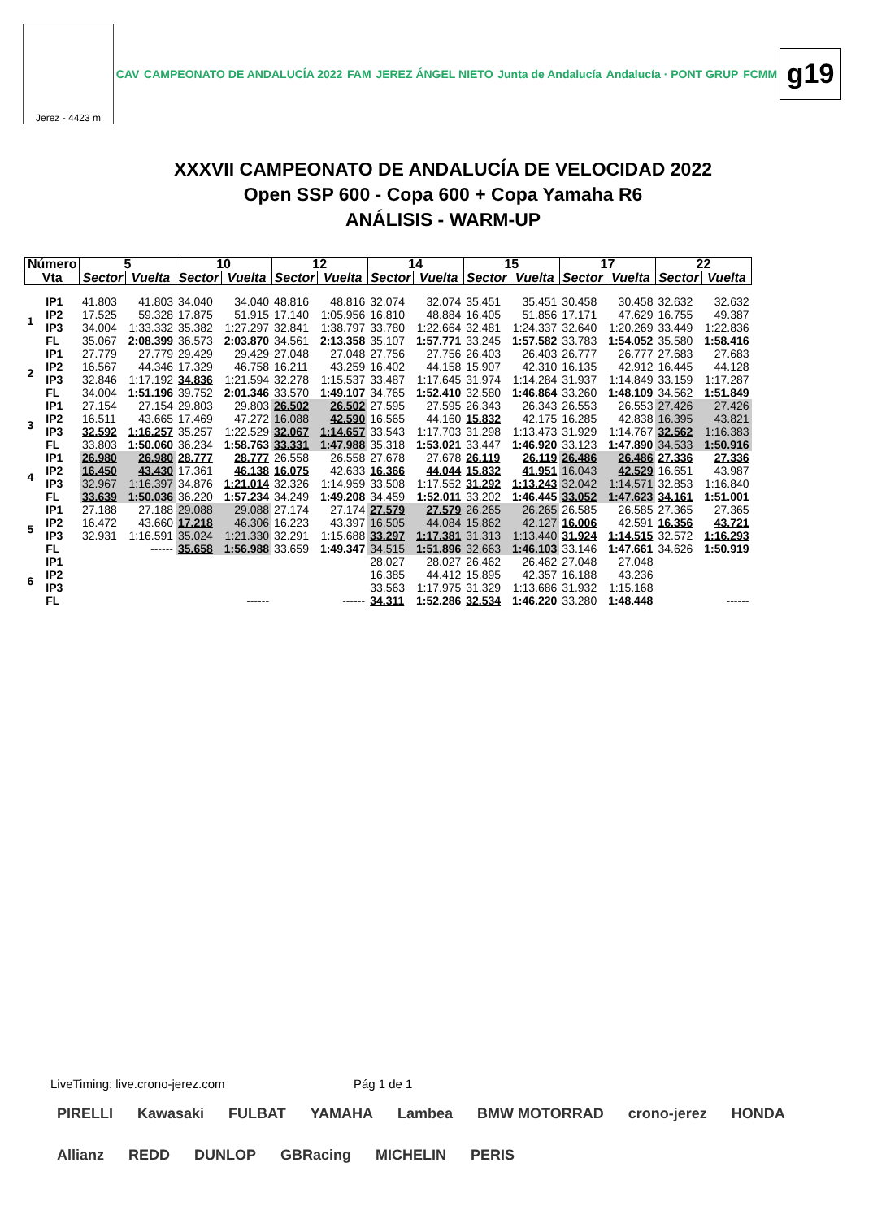Jerez - 4423 m
CAV CAMPEONATO DE ANDALUCÍA 2022 FAM JEREZ ÁNGEL NIETO Junta de Andalucía Andalucía · PONT GRUP FCMM
g19
XXXVII CAMPEONATO DE ANDALUCÍA DE VELOCIDAD 2022
Open SSP 600 - Copa 600 + Copa Yamaha R6
ANÁLISIS - WARM-UP
| Número | | 5 | | 10 | | 12 | | 14 | | 15 | | 17 | | 22 | |
| --- | --- | --- | --- | --- | --- | --- | --- | --- | --- | --- | --- | --- | --- | --- | --- |
| Vta | | Sector | Vuelta | Sector | Vuelta | Sector | Vuelta | Sector | Vuelta | Sector | Vuelta | Sector | Vuelta | Sector | Vuelta |
| 1 | IP1 | 41.803 | 41.803 | 34.040 | 34.040 | 48.816 | 48.816 | 32.074 | 32.074 | 35.451 | 35.451 | 30.458 | 30.458 | 32.632 | 32.632 |
| | IP2 | 17.525 | 59.328 | 17.875 | 51.915 | 17.140 | 1:05.956 | 16.810 | 48.884 | 16.405 | 51.856 | 17.171 | 47.629 | 16.755 | 49.387 |
| | IP3 | 34.004 | 1:33.332 | 35.382 | 1:27.297 | 32.841 | 1:38.797 | 33.780 | 1:22.664 | 32.481 | 1:24.337 | 32.640 | 1:20.269 | 33.449 | 1:22.836 |
| | FL | 35.067 | 2:08.399 | 36.573 | 2:03.870 | 34.561 | 2:13.358 | 35.107 | 1:57.771 | 33.245 | 1:57.582 | 33.783 | 1:54.052 | 35.580 | 1:58.416 |
| 2 | IP1 | 27.779 | 27.779 | 29.429 | 29.429 | 27.048 | 27.048 | 27.756 | 27.756 | 26.403 | 26.403 | 26.777 | 26.777 | 27.683 | 27.683 |
| | IP2 | 16.567 | 44.346 | 17.329 | 46.758 | 16.211 | 43.259 | 16.402 | 44.158 | 15.907 | 42.310 | 16.135 | 42.912 | 16.445 | 44.128 |
| | IP3 | 32.846 | 1:17.192 | 34.836 | 1:21.594 | 32.278 | 1:15.537 | 33.487 | 1:17.645 | 31.974 | 1:14.284 | 31.937 | 1:14.849 | 33.159 | 1:17.287 |
| | FL | 34.004 | 1:51.196 | 39.752 | 2:01.346 | 33.570 | 1:49.107 | 34.765 | 1:52.410 | 32.580 | 1:46.864 | 33.260 | 1:48.109 | 34.562 | 1:51.849 |
| 3 | IP1 | 27.154 | 27.154 | 29.803 | 29.803 | 26.502 | 26.502 | 27.595 | 27.595 | 26.343 | 26.343 | 26.553 | 26.553 | 27.426 | 27.426 |
| | IP2 | 16.511 | 43.665 | 17.469 | 47.272 | 16.088 | 42.590 | 16.565 | 44.160 | 15.832 | 42.175 | 16.285 | 42.838 | 16.395 | 43.821 |
| | IP3 | 32.592 | 1:16.257 | 35.257 | 1:22.529 | 32.067 | 1:14.657 | 33.543 | 1:17.703 | 31.298 | 1:13.473 | 31.929 | 1:14.767 | 32.562 | 1:16.383 |
| | FL | 33.803 | 1:50.060 | 36.234 | 1:58.763 | 33.331 | 1:47.988 | 35.318 | 1:53.021 | 33.447 | 1:46.920 | 33.123 | 1:47.890 | 34.533 | 1:50.916 |
| 4 | IP1 | 26.980 | 26.980 | 28.777 | 28.777 | 26.558 | 26.558 | 27.678 | 27.678 | 26.119 | 26.119 | 26.486 | 26.486 | 27.336 | 27.336 |
| | IP2 | 16.450 | 43.430 | 17.361 | 46.138 | 16.075 | 42.633 | 16.366 | 44.044 | 15.832 | 41.951 | 16.043 | 42.529 | 16.651 | 43.987 |
| | IP3 | 32.967 | 1:16.397 | 34.876 | 1:21.014 | 32.326 | 1:14.959 | 33.508 | 1:17.552 | 31.292 | 1:13.243 | 32.042 | 1:14.571 | 32.853 | 1:16.840 |
| | FL | 33.639 | 1:50.036 | 36.220 | 1:57.234 | 34.249 | 1:49.208 | 34.459 | 1:52.011 | 33.202 | 1:46.445 | 33.052 | 1:47.623 | 34.161 | 1:51.001 |
| 5 | IP1 | 27.188 | 27.188 | 29.088 | 29.088 | 27.174 | 27.174 | 27.579 | 27.579 | 26.265 | 26.265 | 26.585 | 26.585 | 27.365 | 27.365 |
| | IP2 | 16.472 | 43.660 | 17.218 | 46.306 | 16.223 | 43.397 | 16.505 | 44.084 | 15.862 | 42.127 | 16.006 | 42.591 | 16.356 | 43.721 |
| | IP3 | 32.931 | 1:16.591 | 35.024 | 1:21.330 | 32.291 | 1:15.688 | 33.297 | 1:17.381 | 31.313 | 1:13.440 | 31.924 | 1:14.515 | 32.572 | 1:16.293 |
| | FL | | ------ | 35.658 | 1:56.988 | 33.659 | 1:49.347 | 34.515 | 1:51.896 | 32.663 | 1:46.103 | 33.146 | 1:47.661 | 34.626 | 1:50.919 |
| 6 | IP1 | | | | | | | 28.027 | 28.027 | 26.462 | 26.462 | 27.048 | 27.048 | | |
| | IP2 | | | | | | | 16.385 | 44.412 | 15.895 | 42.357 | 16.188 | 43.236 | | |
| | IP3 | | | | | | | 33.563 | 1:17.975 | 31.329 | 1:13.686 | 31.932 | 1:15.168 | | |
| | FL | | | | ------ | | ------ | 34.311 | 1:52.286 | 32.534 | 1:46.220 | 33.280 | 1:48.448 | | ------ |
LiveTiming: live.crono-jerez.com Pág 1 de 1
PIRELLI Kawasaki FULBAT YAMAHA Lambea BMW MOTORRAD crono-jerez HONDA Allianz REDD DUNLOP GBRacing MICHELIN PERIS